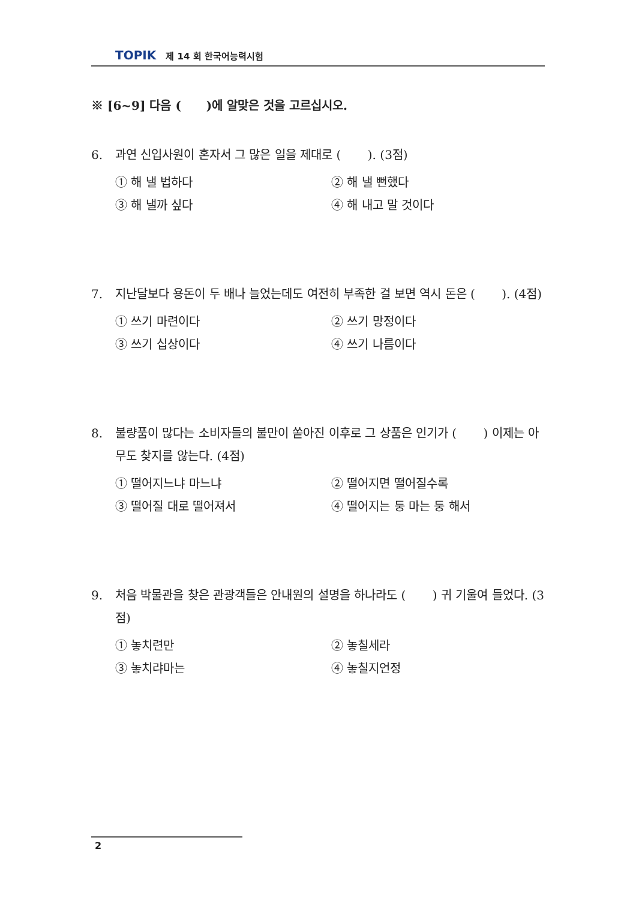TOPIK 제 14 회 한국어능력시험
※ [6~9] 다음 ( )에 알맞은 것을 고르십시오.
6. 과연 신입사원이 혼자서 그 많은 일을 제대로 ( ). (3점)
① 해 낼 법하다 ② 해 낼 뻔했다 ③ 해 낼까 싶다 ④ 해 내고 말 것이다
7. 지난달보다 용돈이 두 배나 늘었는데도 여전히 부족한 걸 보면 역시 돈은 ( ). (4점)
① 쓰기 마련이다 ② 쓰기 망정이다 ③ 쓰기 십상이다 ④ 쓰기 나름이다
8. 불량품이 많다는 소비자들의 불만이 쏟아진 이후로 그 상품은 인기가 ( ) 이제는 아무도 찾지를 않는다. (4점)
① 떨어지느냐 마느냐 ② 떨어지면 떨어질수록 ③ 떨어질 대로 떨어져서 ④ 떨어지는 둥 마는 둥 해서
9. 처음 박물관을 찾은 관광객들은 안내원의 설명을 하나라도 ( ) 귀 기울여 들었다. (3점)
① 놓치련만 ② 놓칠세라 ③ 놓치랴마는 ④ 놓칠지언정
2